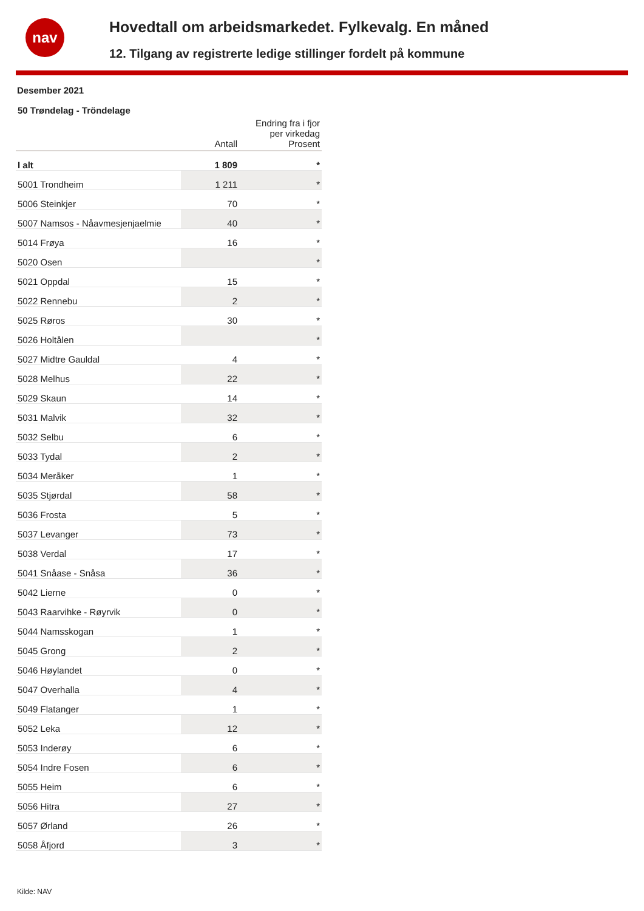nav
Hovedtall om arbeidsmarkedet. Fylkevalg. En måned
12. Tilgang av registrerte ledige stillinger fordelt på kommune
Desember 2021
50 Trøndelag - Tröndelage
| | Antall | Endring fra i fjor per virkedag Prosent |
| --- | --- | --- |
| I alt | 1 809 | * |
| 5001 Trondheim | 1 211 | * |
| 5006 Steinkjer | 70 | * |
| 5007 Namsos - Nåavmesjenjaelmie | 40 | * |
| 5014 Frøya | 16 | * |
| 5020 Osen | | * |
| 5021 Oppdal | 15 | * |
| 5022 Rennebu | 2 | * |
| 5025 Røros | 30 | * |
| 5026 Holtålen | | * |
| 5027 Midtre Gauldal | 4 | * |
| 5028 Melhus | 22 | * |
| 5029 Skaun | 14 | * |
| 5031 Malvik | 32 | * |
| 5032 Selbu | 6 | * |
| 5033 Tydal | 2 | * |
| 5034 Meråker | 1 | * |
| 5035 Stjørdal | 58 | * |
| 5036 Frosta | 5 | * |
| 5037 Levanger | 73 | * |
| 5038 Verdal | 17 | * |
| 5041 Snåase - Snåsa | 36 | * |
| 5042 Lierne | 0 | * |
| 5043 Raarvihke - Røyrvik | 0 | * |
| 5044 Namsskogan | 1 | * |
| 5045 Grong | 2 | * |
| 5046 Høylandet | 0 | * |
| 5047 Overhalla | 4 | * |
| 5049 Flatanger | 1 | * |
| 5052 Leka | 12 | * |
| 5053 Inderøy | 6 | * |
| 5054 Indre Fosen | 6 | * |
| 5055 Heim | 6 | * |
| 5056 Hitra | 27 | * |
| 5057 Ørland | 26 | * |
| 5058 Åfjord | 3 | * |
Kilde: NAV